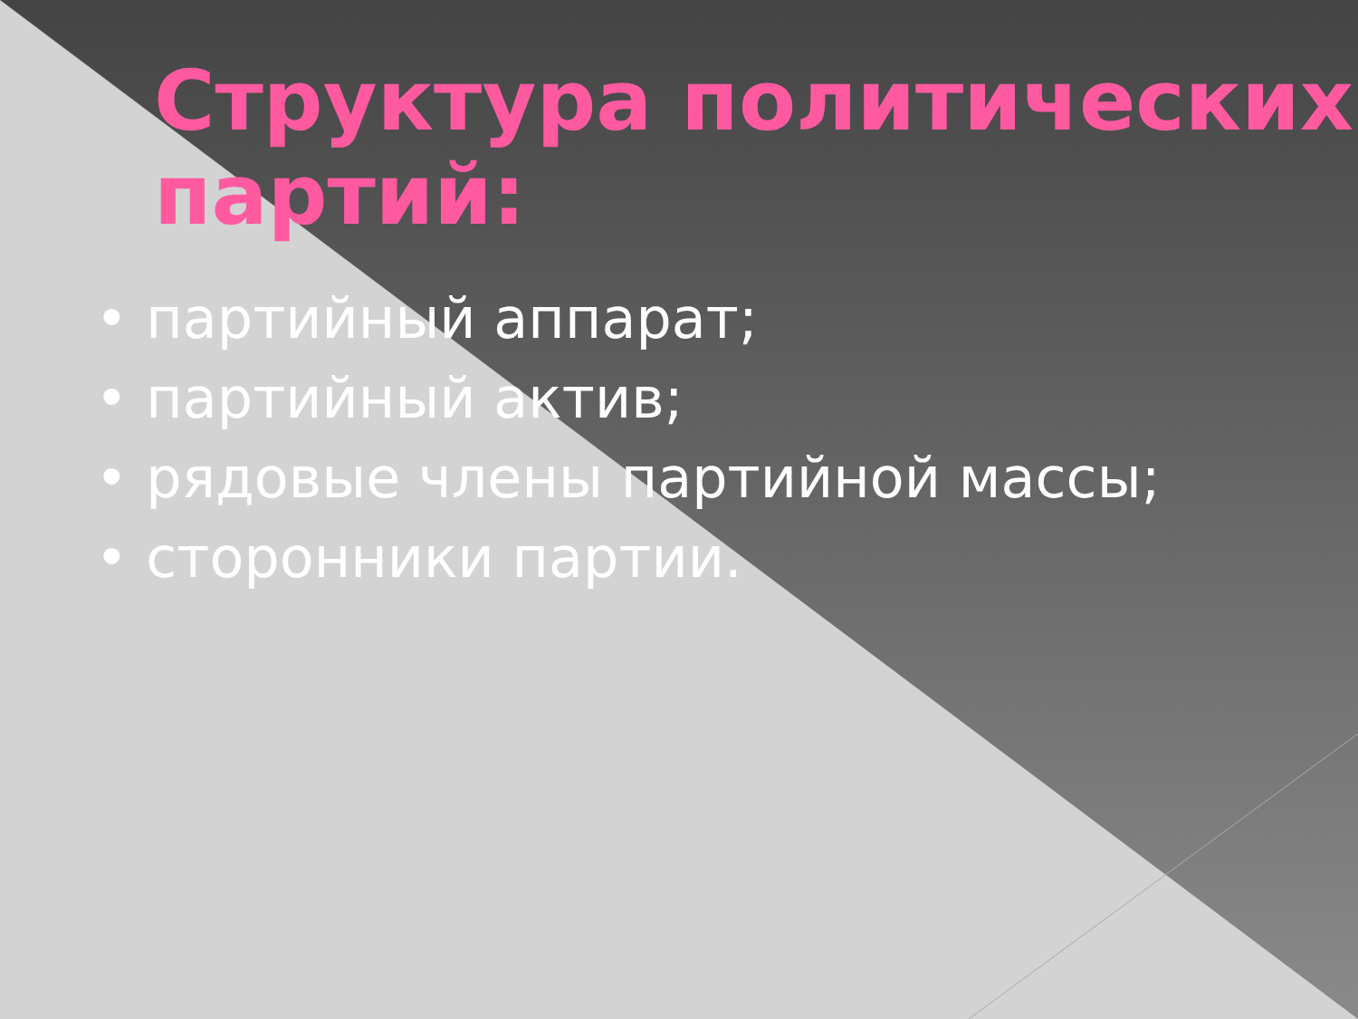Структура политических партий:
• партийный аппарат;
• партийный актив;
• рядовые члены партийной массы;
• сторонники партии.